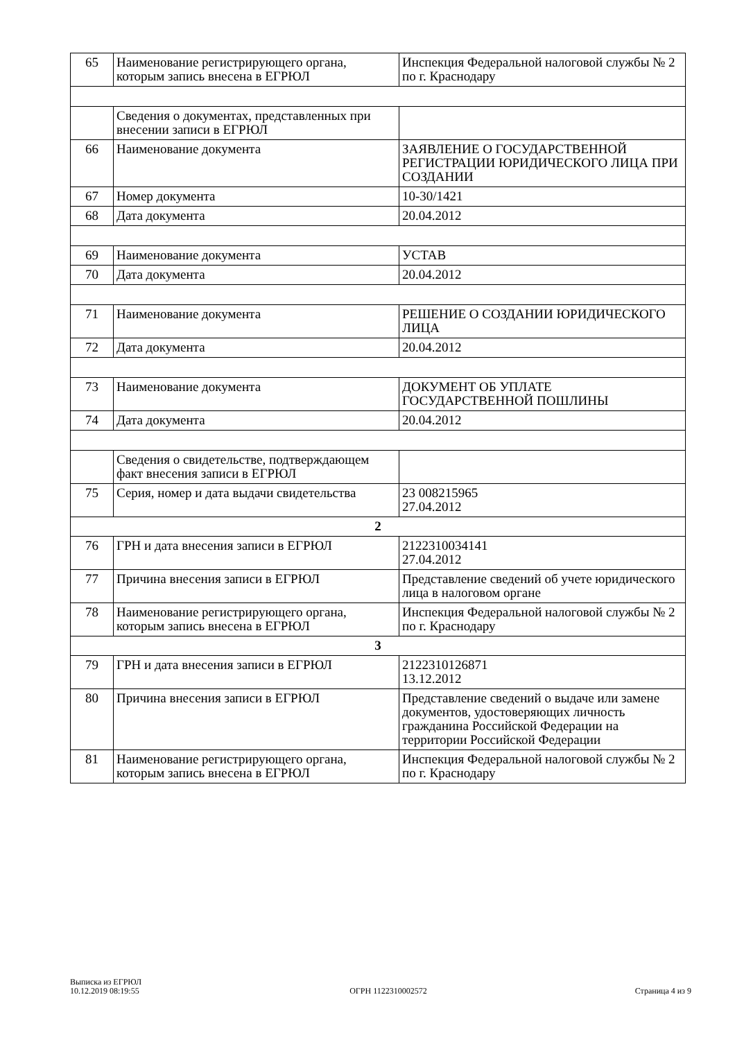| 65 | Наименование регистрирующего органа, которым запись внесена в ЕГРЮЛ | Инспекция Федеральной налоговой службы № 2 по г. Краснодару |
| | Сведения о документах, представленных при внесении записи в ЕГРЮЛ | |
| 66 | Наименование документа | ЗАЯВЛЕНИЕ О ГОСУДАРСТВЕННОЙ РЕГИСТРАЦИИ ЮРИДИЧЕСКОГО ЛИЦА ПРИ СОЗДАНИИ |
| 67 | Номер документа | 10-30/1421 |
| 68 | Дата документа | 20.04.2012 |
| 69 | Наименование документа | УСТАВ |
| 70 | Дата документа | 20.04.2012 |
| 71 | Наименование документа | РЕШЕНИЕ О СОЗДАНИИ ЮРИДИЧЕСКОГО ЛИЦА |
| 72 | Дата документа | 20.04.2012 |
| 73 | Наименование документа | ДОКУМЕНТ ОБ УПЛАТЕ ГОСУДАРСТВЕННОЙ ПОШЛИНЫ |
| 74 | Дата документа | 20.04.2012 |
| | Сведения о свидетельстве, подтверждающем факт внесения записи в ЕГРЮЛ | |
| 75 | Серия, номер и дата выдачи свидетельства | 23 008215965 27.04.2012 |
| 2 | | |
| 76 | ГРН и дата внесения записи в ЕГРЮЛ | 2122310034141 27.04.2012 |
| 77 | Причина внесения записи в ЕГРЮЛ | Представление сведений об учете юридического лица в налоговом органе |
| 78 | Наименование регистрирующего органа, которым запись внесена в ЕГРЮЛ | Инспекция Федеральной налоговой службы № 2 по г. Краснодару |
| 3 | | |
| 79 | ГРН и дата внесения записи в ЕГРЮЛ | 2122310126871 13.12.2012 |
| 80 | Причина внесения записи в ЕГРЮЛ | Представление сведений о выдаче или замене документов, удостоверяющих личность гражданина Российской Федерации на территории Российской Федерации |
| 81 | Наименование регистрирующего органа, которым запись внесена в ЕГРЮЛ | Инспекция Федеральной налоговой службы № 2 по г. Краснодару |
Выписка из ЕГРЮЛ
10.12.2019 08:19:55
ОГРН 1122310002572
Страница 4 из 9